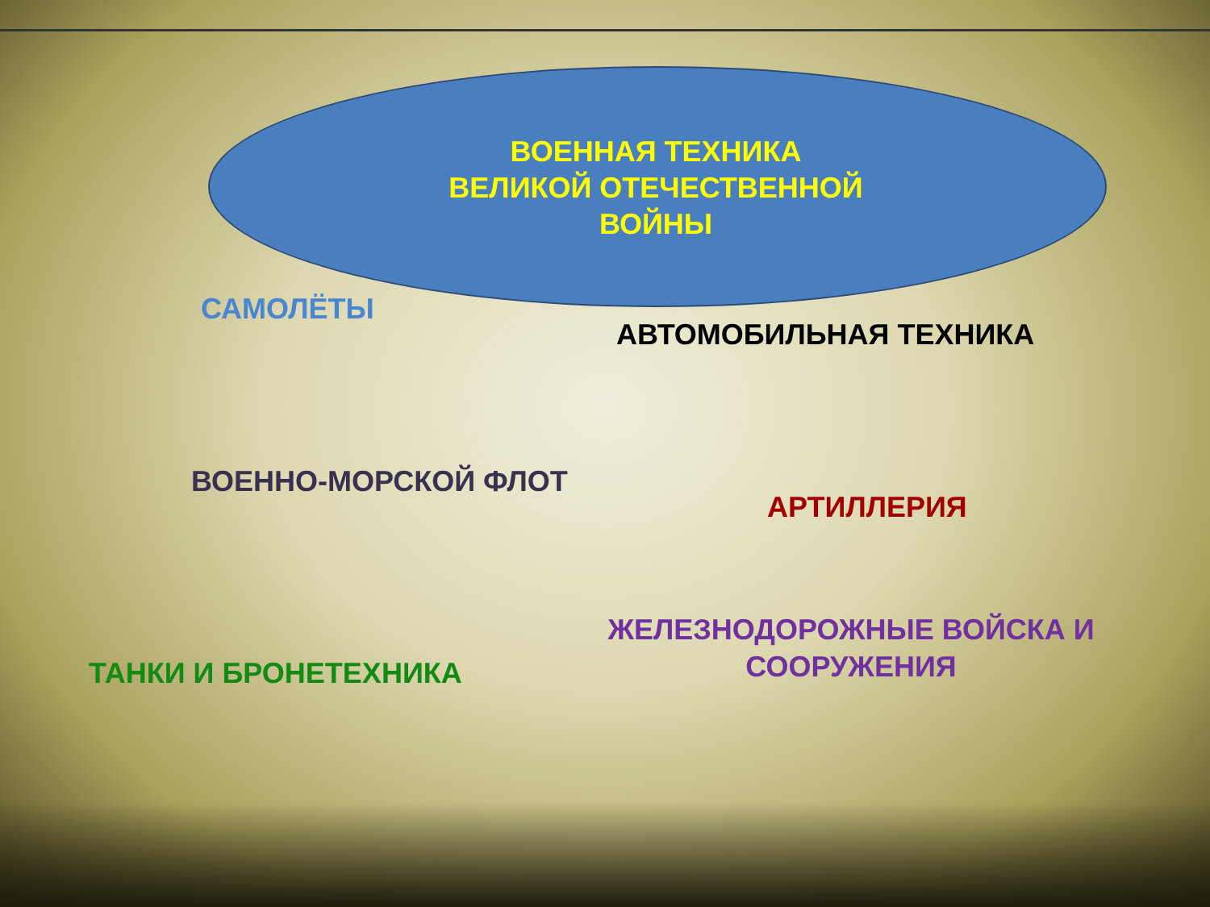ВОЕННАЯ ТЕХНИКА
ВЕЛИКОЙ ОТЕЧЕСТВЕННОЙ
ВОЙНЫ
САМОЛЁТЫ
АВТОМОБИЛЬНАЯ ТЕХНИКА
ВОЕННО-МОРСКОЙ ФЛОТ
АРТИЛЛЕРИЯ
ЖЕЛЕЗНОДОРОЖНЫЕ ВОЙСКА И СООРУЖЕНИЯ
ТАНКИ И БРОНЕТЕХНИКА